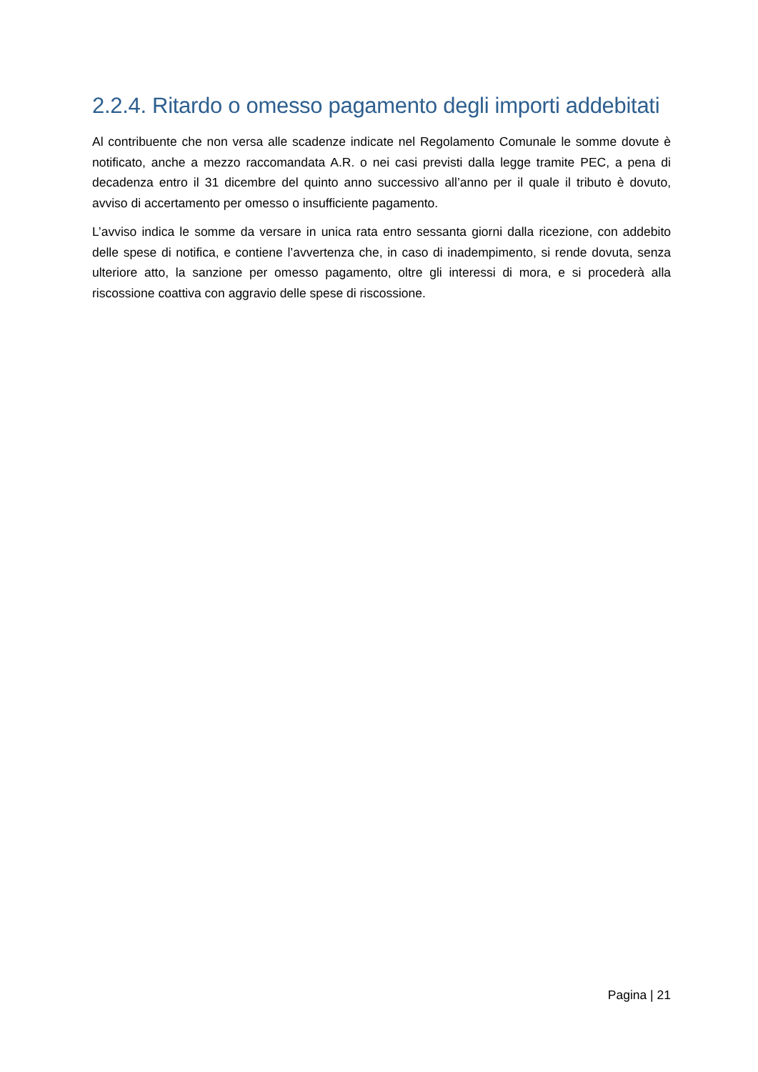2.2.4. Ritardo o omesso pagamento degli importi addebitati
Al contribuente che non versa alle scadenze indicate nel Regolamento Comunale le somme dovute è notificato, anche a mezzo raccomandata A.R. o nei casi previsti dalla legge tramite PEC, a pena di decadenza entro il 31 dicembre del quinto anno successivo all’anno per il quale il tributo è dovuto, avviso di accertamento per omesso o insufficiente pagamento.
L’avviso indica le somme da versare in unica rata entro sessanta giorni dalla ricezione, con addebito delle spese di notifica, e contiene l’avvertenza che, in caso di inadempimento, si rende dovuta, senza ulteriore atto, la sanzione per omesso pagamento, oltre gli interessi di mora, e si procederà alla riscossione coattiva con aggravio delle spese di riscossione.
Pagina | 21